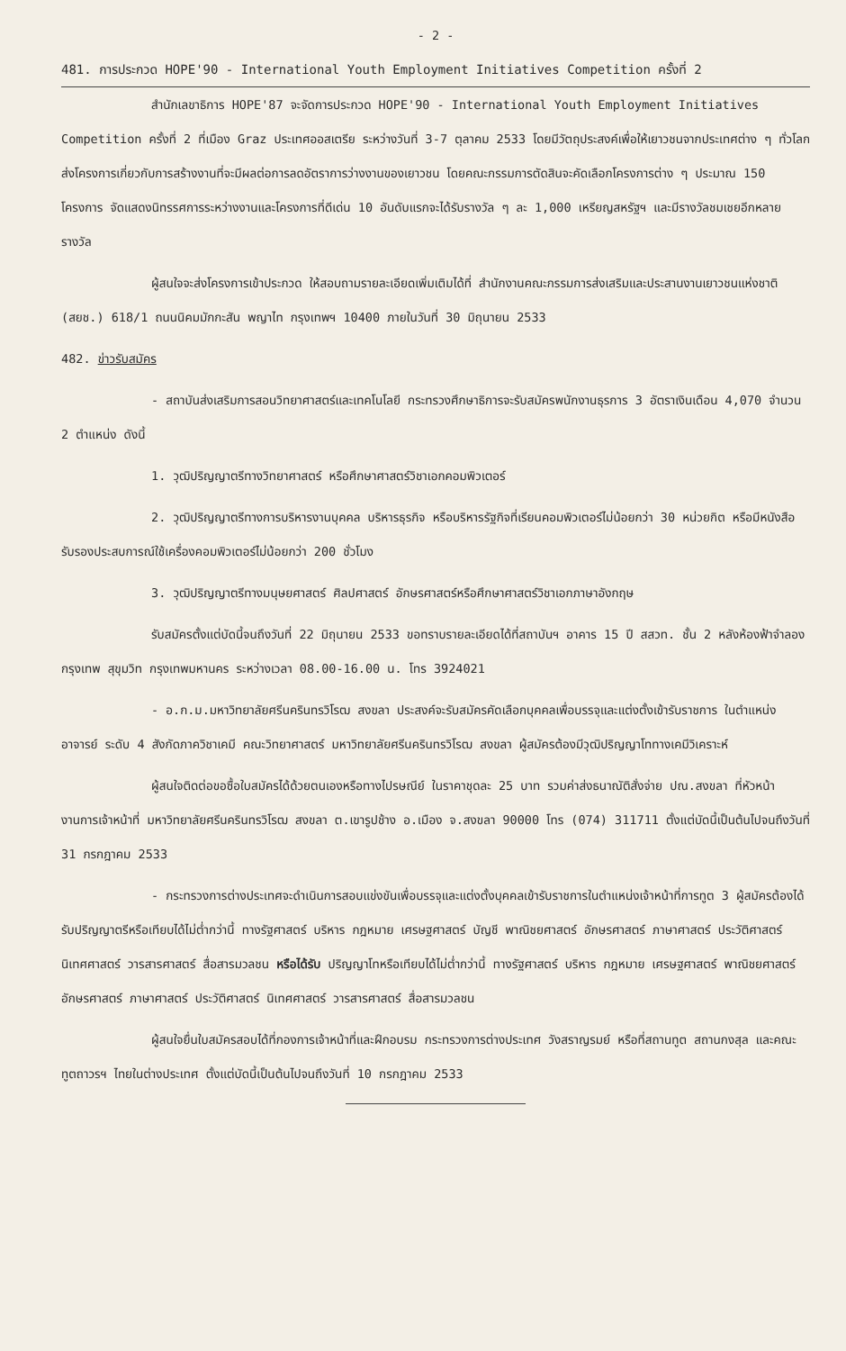- 2 -
481. การประกวด HOPE'90 - International Youth Employment Initiatives Competition ครั้งที่ 2
สำนักเลขาธิการ HOPE'87 จะจัดการประกวด HOPE'90 - International Youth Employment Initiatives Competition ครั้งที่ 2 ที่เมือง Graz ประเทศออสเตรีย ระหว่างวันที่ 3-7 ตุลาคม 2533 โดยมีวัตถุประสงค์เพื่อให้เยาวชนจากประเทศต่าง ๆ ทั่วโลก ส่งโครงการเกี่ยวกับการสร้างงานที่จะมีผลต่อการลดอัตราการว่างงานของเยาวชน โดยคณะกรรมการตัดสินจะคัดเลือกโครงการต่าง ๆ ประมาณ 150 โครงการ จัดแสดงนิทรรศการระหว่างงานและโครงการที่ดีเด่น 10 อันดับแรกจะได้รับรางวัล ๆ ละ 1,000 เหรียญสหรัฐฯ และมีรางวัลชมเชยอีกหลายรางวัล
ผู้สนใจจะส่งโครงการเข้าประกวด ให้สอบถามรายละเอียดเพิ่มเติมได้ที่ สำนักงานคณะกรรมการส่งเสริมและประสานงานเยาวชนแห่งชาติ (สยช.) 618/1 ถนนนิคมมักกะสัน พญาไท กรุงเทพฯ 10400 ภายในวันที่ 30 มิถุนายน 2533
482. ข่าวรับสมัคร
- สถาบันส่งเสริมการสอนวิทยาศาสตร์และเทคโนโลยี กระทรวงศึกษาธิการจะรับสมัครพนักงานธุรการ 3 อัตราเงินเดือน 4,070 จำนวน 2 ตำแหน่ง ดังนี้
1. วุฒิปริญญาตรีทางวิทยาศาสตร์ หรือศึกษาศาสตร์วิชาเอกคอมพิวเตอร์
2. วุฒิปริญญาตรีทางการบริหารงานบุคคล บริหารธุรกิจ หรือบริหารรัฐกิจที่เรียนคอมพิวเตอร์ไม่น้อยกว่า 30 หน่วยกิต หรือมีหนังสือรับรองประสบการณ์ใช้เครื่องคอมพิวเตอร์ไม่น้อยกว่า 200 ชั่วโมง
3. วุฒิปริญญาตรีทางมนุษยศาสตร์ ศิลปศาสตร์ อักษรศาสตร์หรือศึกษาศาสตร์วิชาเอกภาษาอังกฤษ
รับสมัครตั้งแต่บัดนี้จนถึงวันที่ 22 มิถุนายน 2533 ขอทราบรายละเอียดได้ที่สถาบันฯ อาคาร 15 ปี สสวท. ชั้น 2 หลังห้องฟ้าจำลองกรุงเทพ สุขุมวิท กรุงเทพมหานคร ระหว่างเวลา 08.00-16.00 น. โทร 3924021
- อ.ก.ม.มหาวิทยาลัยศรีนครินทรวิโรฒ สงขลา ประสงค์จะรับสมัครคัดเลือกบุคคลเพื่อบรรจุและแต่งตั้งเข้ารับราชการ ในตำแหน่งอาจารย์ ระดับ 4 สังกัดภาควิชาเคมี คณะวิทยาศาสตร์ มหาวิทยาลัยศรีนครินทรวิโรฒ สงขลา ผู้สมัครต้องมีวุฒิปริญญาโททางเคมีวิเคราะห์
ผู้สนใจติดต่อขอซื้อใบสมัครได้ด้วยตนเองหรือทางไปรษณีย์ ในราคาชุดละ 25 บาท รวมค่าส่งธนาณัติสั่งจ่าย ปณ.สงขลา ที่หัวหน้างานการเจ้าหน้าที่ มหาวิทยาลัยศรีนครินทรวิโรฒ สงขลา ต.เขารูปช้าง อ.เมือง จ.สงขลา 90000 โทร (074) 311711 ตั้งแต่บัดนี้เป็นต้นไปจนถึงวันที่ 31 กรกฎาคม 2533
- กระทรวงการต่างประเทศจะดำเนินการสอบแข่งขันเพื่อบรรจุและแต่งตั้งบุคคลเข้ารับราชการในตำแหน่งเจ้าหน้าที่การทูต 3 ผู้สมัครต้องได้รับปริญญาตรีหรือเทียบได้ไม่ต่ำกว่านี้ ทางรัฐศาสตร์ บริหาร กฎหมาย เศรษฐศาสตร์ บัญชี พาณิชยศาสตร์ อักษรศาสตร์ ภาษาศาสตร์ ประวัติศาสตร์ นิเทศศาสตร์ วารสารศาสตร์ สื่อสารมวลชน หรือได้รับ ปริญญาโทหรือเทียบได้ไม่ต่ำกว่านี้ ทางรัฐศาสตร์ บริหาร กฎหมาย เศรษฐศาสตร์ พาณิชยศาสตร์ อักษรศาสตร์ ภาษาศาสตร์ ประวัติศาสตร์ นิเทศศาสตร์ วารสารศาสตร์ สื่อสารมวลชน
ผู้สนใจยื่นใบสมัครสอบได้ที่กองการเจ้าหน้าที่และฝึกอบรม กระทรวงการต่างประเทศ วังสราญรมย์ หรือที่สถานทูต สถานกงสุล และคณะทูตถาวรฯ ไทยในต่างประเทศ ตั้งแต่บัดนี้เป็นต้นไปจนถึงวันที่ 10 กรกฎาคม 2533